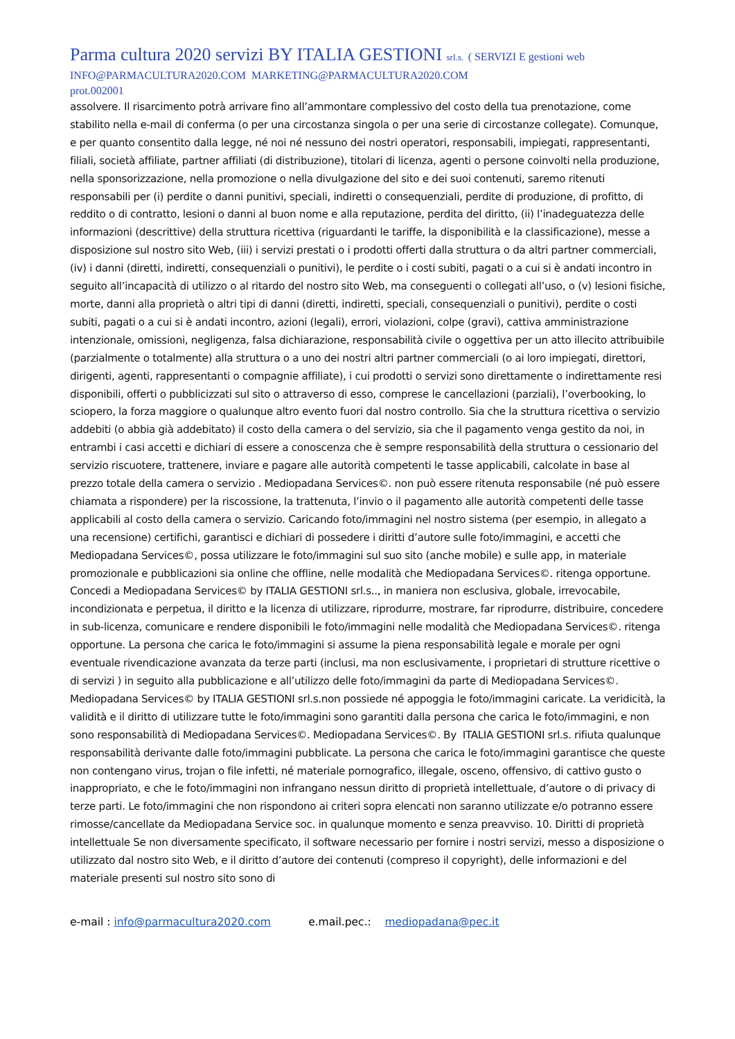Parma cultura 2020 servizi BY ITALIA GESTIONI srl.s. ( SERVIZI E gestioni web
INFO@PARMACULTURA2020.COM MARKETING@PARMACULTURA2020.COM
prot.002001
assolvere. Il risarcimento potrà arrivare fino all’ammontare complessivo del costo della tua prenotazione, come stabilito nella e-mail di conferma (o per una circostanza singola o per una serie di circostanze collegate). Comunque, e per quanto consentito dalla legge, né noi né nessuno dei nostri operatori, responsabili, impiegati, rappresentanti, filiali, società affiliate, partner affiliati (di distribuzione), titolari di licenza, agenti o persone coinvolti nella produzione, nella sponsorizzazione, nella promozione o nella divulgazione del sito e dei suoi contenuti, saremo ritenuti responsabili per (i) perdite o danni punitivi, speciali, indiretti o consequenziali, perdite di produzione, di profitto, di reddito o di contratto, lesioni o danni al buon nome e alla reputazione, perdita del diritto, (ii) l’inadeguatezza delle informazioni (descrittive) della struttura ricettiva (riguardanti le tariffe, la disponibilità e la classificazione), messe a disposizione sul nostro sito Web, (iii) i servizi prestati o i prodotti offerti dalla struttura o da altri partner commerciali, (iv) i danni (diretti, indiretti, consequenziali o punitivi), le perdite o i costi subiti, pagati o a cui si è andati incontro in seguito all’incapacità di utilizzo o al ritardo del nostro sito Web, ma conseguenti o collegati all’uso, o (v) lesioni fisiche, morte, danni alla proprietà o altri tipi di danni (diretti, indiretti, speciali, consequenziali o punitivi), perdite o costi subiti, pagati o a cui si è andati incontro, azioni (legali), errori, violazioni, colpe (gravi), cattiva amministrazione intenzionale, omissioni, negligenza, falsa dichiarazione, responsabilità civile o oggettiva per un atto illecito attribuibile (parzialmente o totalmente) alla struttura o a uno dei nostri altri partner commerciali (o ai loro impiegati, direttori, dirigenti, agenti, rappresentanti o compagnie affiliate), i cui prodotti o servizi sono direttamente o indirettamente resi disponibili, offerti o pubblicizzati sul sito o attraverso di esso, comprese le cancellazioni (parziali), l’overbooking, lo sciopero, la forza maggiore o qualunque altro evento fuori dal nostro controllo. Sia che la struttura ricettiva o servizio addebiti (o abbia già addebitato) il costo della camera o del servizio, sia che il pagamento venga gestito da noi, in entrambi i casi accetti e dichiari di essere a conoscenza che è sempre responsabilità della struttura o cessionario del servizio riscuotere, trattenere, inviare e pagare alle autorità competenti le tasse applicabili, calcolate in base al prezzo totale della camera o servizio . Mediopadana Services©. non può essere ritenuta responsabile (né può essere chiamata a rispondere) per la riscossione, la trattenuta, l’invio o il pagamento alle autorità competenti delle tasse applicabili al costo della camera o servizio. Caricando foto/immagini nel nostro sistema (per esempio, in allegato a una recensione) certifichi, garantisci e dichiari di possedere i diritti d’autore sulle foto/immagini, e accetti che Mediopadana Services©, possa utilizzare le foto/immagini sul suo sito (anche mobile) e sulle app, in materiale promozionale e pubblicazioni sia online che offline, nelle modalità che Mediopadana Services©. ritenga opportune. Concedi a Mediopadana Services© by ITALIA GESTIONI srl.s.., in maniera non esclusiva, globale, irrevocabile, incondizionata e perpetua, il diritto e la licenza di utilizzare, riprodurre, mostrare, far riprodurre, distribuire, concedere in sub-licenza, comunicare e rendere disponibili le foto/immagini nelle modalità che Mediopadana Services©. ritenga opportune. La persona che carica le foto/immagini si assume la piena responsabilità legale e morale per ogni eventuale rivendicazione avanzata da terze parti (inclusi, ma non esclusivamente, i proprietari di strutture ricettive o di servizi ) in seguito alla pubblicazione e all’utilizzo delle foto/immagini da parte di Mediopadana Services©. Mediopadana Services© by ITALIA GESTIONI srl.s.non possiede né appoggia le foto/immagini caricate. La veridicità, la validità e il diritto di utilizzare tutte le foto/immagini sono garantiti dalla persona che carica le foto/immagini, e non sono responsabilità di Mediopadana Services©. Mediopadana Services©. By ITALIA GESTIONI srl.s. rifiuta qualunque responsabilità derivante dalle foto/immagini pubblicate. La persona che carica le foto/immagini garantisce che queste non contengano virus, trojan o file infetti, né materiale pornografico, illegale, osceno, offensivo, di cattivo gusto o inappropriato, e che le foto/immagini non infrangano nessun diritto di proprietà intellettuale, d’autore o di privacy di terze parti. Le foto/immagini che non rispondono ai criteri sopra elencati non saranno utilizzate e/o potranno essere rimosse/cancellate da Mediopadana Service soc. in qualunque momento e senza preavviso. 10. Diritti di proprietà intellettuale Se non diversamente specificato, il software necessario per fornire i nostri servizi, messo a disposizione o utilizzato dal nostro sito Web, e il diritto d’autore dei contenuti (compreso il copyright), delle informazioni e del materiale presenti sul nostro sito sono di
e-mail : info@parmacultura2020.com e.mail.pec.: mediopadana@pec.it